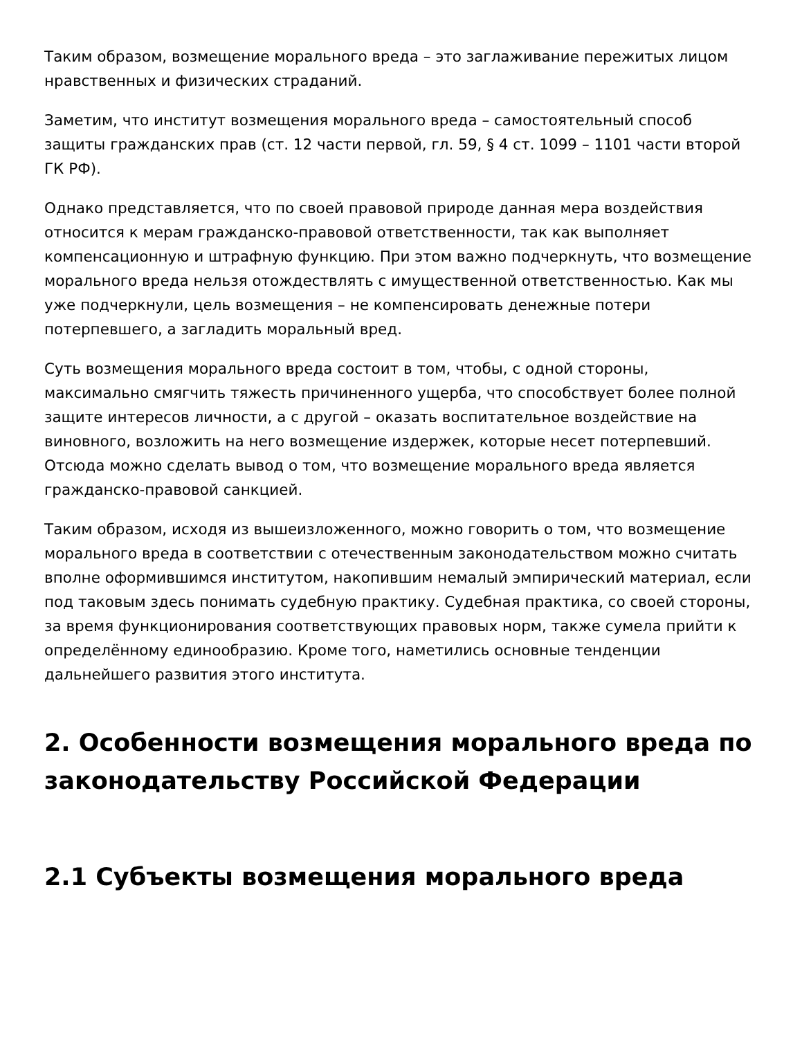Таким образом, возмещение морального вреда – это заглаживание пережитых лицом нравственных и физических страданий.
Заметим, что институт возмещения морального вреда – самостоятельный способ защиты гражданских прав (ст. 12 части первой, гл. 59, § 4 ст. 1099 – 1101 части второй ГК РФ).
Однако представляется, что по своей правовой природе данная мера воздействия относится к мерам гражданско-правовой ответственности, так как выполняет компенсационную и штрафную функцию. При этом важно подчеркнуть, что возмещение морального вреда нельзя отождествлять с имущественной ответственностью. Как мы уже подчеркнули, цель возмещения – не компенсировать денежные потери потерпевшего, а загладить моральный вред.
Суть возмещения морального вреда состоит в том, чтобы, с одной стороны, максимально смягчить тяжесть причиненного ущерба, что способствует более полной защите интересов личности, а с другой – оказать воспитательное воздействие на виновного, возложить на него возмещение издержек, которые несет потерпевший. Отсюда можно сделать вывод о том, что возмещение морального вреда является гражданско-правовой санкцией.
Таким образом, исходя из вышеизложенного, можно говорить о том, что возмещение морального вреда в соответствии с отечественным законодательством можно считать вполне оформившимся институтом, накопившим немалый эмпирический материал, если под таковым здесь понимать судебную практику. Судебная практика, со своей стороны, за время функционирования соответствующих правовых норм, также сумела прийти к определённому единообразию. Кроме того, наметились основные тенденции дальнейшего развития этого института.
2. Особенности возмещения морального вреда по законодательству Российской Федерации
2.1 Субъекты возмещения морального вреда